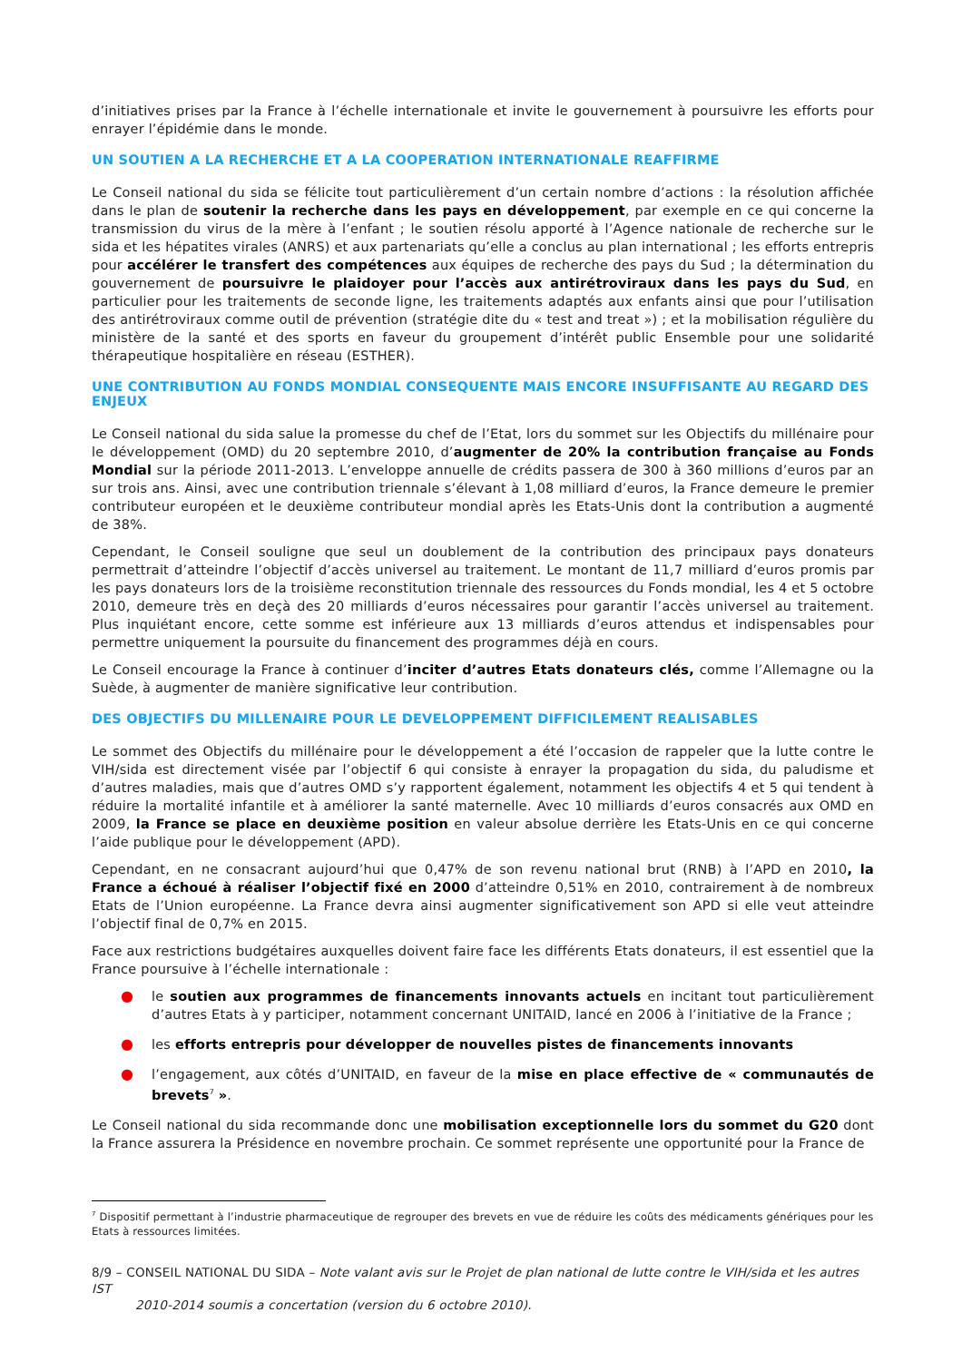d’initiatives prises par la France à l’échelle internationale et invite le gouvernement à poursuivre les efforts pour enrayer l’épidémie dans le monde.
UN SOUTIEN A LA RECHERCHE ET A LA COOPERATION INTERNATIONALE REAFFIRME
Le Conseil national du sida se félicite tout particulièrement d’un certain nombre d’actions : la résolution affichée dans le plan de soutenir la recherche dans les pays en développement, par exemple en ce qui concerne la transmission du virus de la mère à l’enfant ; le soutien résolu apporté à l’Agence nationale de recherche sur le sida et les hépatites virales (ANRS) et aux partenariats qu’elle a conclus au plan international ; les efforts entrepris pour accélérer le transfert des compétences aux équipes de recherche des pays du Sud ; la détermination du gouvernement de poursuivre le plaidoyer pour l’accès aux antirétroviraux dans les pays du Sud, en particulier pour les traitements de seconde ligne, les traitements adaptés aux enfants ainsi que pour l’utilisation des antirétroviraux comme outil de prévention (stratégie dite du « test and treat ») ; et la mobilisation régulière du ministère de la santé et des sports en faveur du groupement d’intérêt public Ensemble pour une solidarité thérapeutique hospitalière en réseau (ESTHER).
UNE CONTRIBUTION AU FONDS MONDIAL CONSEQUENTE MAIS ENCORE INSUFFISANTE AU REGARD DES ENJEUX
Le Conseil national du sida salue la promesse du chef de l’Etat, lors du sommet sur les Objectifs du millénaire pour le développement (OMD) du 20 septembre 2010, d’augmenter de 20% la contribution française au Fonds Mondial sur la période 2011-2013. L’enveloppe annuelle de crédits passera de 300 à 360 millions d’euros par an sur trois ans. Ainsi, avec une contribution triennale s’élevant à 1,08 milliard d’euros, la France demeure le premier contributeur européen et le deuxième contributeur mondial après les Etats-Unis dont la contribution a augmenté de 38%.
Cependant, le Conseil souligne que seul un doublement de la contribution des principaux pays donateurs permettrait d’atteindre l’objectif d’accès universel au traitement. Le montant de 11,7 milliard d’euros promis par les pays donateurs lors de la troisième reconstitution triennale des ressources du Fonds mondial, les 4 et 5 octobre 2010, demeure très en deçà des 20 milliards d’euros nécessaires pour garantir l’accès universel au traitement. Plus inquiétant encore, cette somme est inférieure aux 13 milliards d’euros attendus et indispensables pour permettre uniquement la poursuite du financement des programmes déjà en cours.
Le Conseil encourage la France à continuer d’inciter d’autres Etats donateurs clés, comme l’Allemagne ou la Suède, à augmenter de manière significative leur contribution.
DES OBJECTIFS DU MILLENAIRE POUR LE DEVELOPPEMENT DIFFICILEMENT REALISABLES
Le sommet des Objectifs du millénaire pour le développement a été l’occasion de rappeler que la lutte contre le VIH/sida est directement visée par l’objectif 6 qui consiste à enrayer la propagation du sida, du paludisme et d’autres maladies, mais que d’autres OMD s’y rapportent également, notamment les objectifs 4 et 5 qui tendent à réduire la mortalité infantile et à améliorer la santé maternelle. Avec 10 milliards d’euros consacrés aux OMD en 2009, la France se place en deuxième position en valeur absolue derrière les Etats-Unis en ce qui concerne l’aide publique pour le développement (APD).
Cependant, en ne consacrant aujourd’hui que 0,47% de son revenu national brut (RNB) à l’APD en 2010, la France a échoué à réaliser l’objectif fixé en 2000 d’atteindre 0,51% en 2010, contrairement à de nombreux Etats de l’Union européenne. La France devra ainsi augmenter significativement son APD si elle veut atteindre l’objectif final de 0,7% en 2015.
Face aux restrictions budgétaires auxquelles doivent faire face les différents Etats donateurs, il est essentiel que la France poursuive à l’échelle internationale :
● le soutien aux programmes de financements innovants actuels en incitant tout particulièrement d’autres Etats à y participer, notamment concernant UNITAID, lancé en 2006 à l’initiative de la France ;
● les efforts entrepris pour développer de nouvelles pistes de financements innovants
● l’engagement, aux côtés d’UNITAID, en faveur de la mise en place effective de « communautés de brevets<sup>7</sup> ».
Le Conseil national du sida recommande donc une mobilisation exceptionnelle lors du sommet du G20 dont la France assurera la Présidence en novembre prochain. Ce sommet représente une opportunité pour la France de
<sup>7</sup> Dispositif permettant à l’industrie pharmaceutique de regrouper des brevets en vue de réduire les coûts des médicaments génériques pour les Etats à ressources limitées.
8/9 – CONSEIL NATIONAL DU SIDA – Note valant avis sur le Projet de plan national de lutte contre le VIH/sida et les autres IST
2010-2014 soumis a concertation (version du 6 octobre 2010).